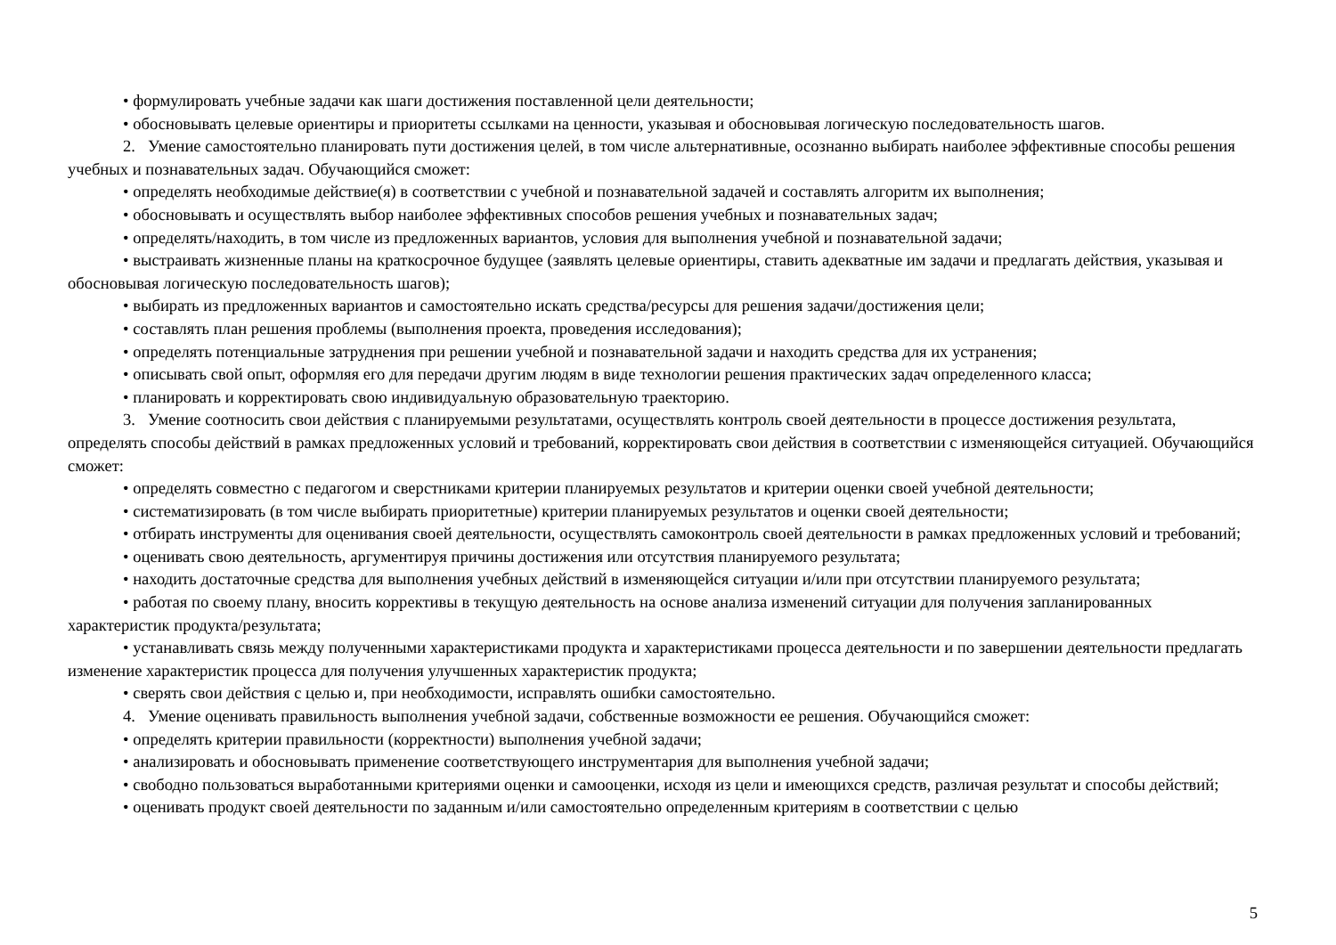• формулировать учебные задачи как шаги достижения поставленной цели деятельности;
• обосновывать целевые ориентиры и приоритеты ссылками на ценности, указывая и обосновывая логическую последовательность шагов.
2. Умение самостоятельно планировать пути достижения целей, в том числе альтернативные, осознанно выбирать наиболее эффективные способы решения учебных и познавательных задач. Обучающийся сможет:
• определять необходимые действие(я) в соответствии с учебной и познавательной задачей и составлять алгоритм их выполнения;
• обосновывать и осуществлять выбор наиболее эффективных способов решения учебных и познавательных задач;
• определять/находить, в том числе из предложенных вариантов, условия для выполнения учебной и познавательной задачи;
• выстраивать жизненные планы на краткосрочное будущее (заявлять целевые ориентиры, ставить адекватные им задачи и предлагать действия, указывая и обосновывая логическую последовательность шагов);
• выбирать из предложенных вариантов и самостоятельно искать средства/ресурсы для решения задачи/достижения цели;
• составлять план решения проблемы (выполнения проекта, проведения исследования);
• определять потенциальные затруднения при решении учебной и познавательной задачи и находить средства для их устранения;
• описывать свой опыт, оформляя его для передачи другим людям в виде технологии решения практических задач определенного класса;
• планировать и корректировать свою индивидуальную образовательную траекторию.
3. Умение соотносить свои действия с планируемыми результатами, осуществлять контроль своей деятельности в процессе достижения результата, определять способы действий в рамках предложенных условий и требований, корректировать свои действия в соответствии с изменяющейся ситуацией. Обучающийся сможет:
• определять совместно с педагогом и сверстниками критерии планируемых результатов и критерии оценки своей учебной деятельности;
• систематизировать (в том числе выбирать приоритетные) критерии планируемых результатов и оценки своей деятельности;
• отбирать инструменты для оценивания своей деятельности, осуществлять самоконтроль своей деятельности в рамках предложенных условий и требований;
• оценивать свою деятельность, аргументируя причины достижения или отсутствия планируемого результата;
• находить достаточные средства для выполнения учебных действий в изменяющейся ситуации и/или при отсутствии планируемого результата;
• работая по своему плану, вносить коррективы в текущую деятельность на основе анализа изменений ситуации для получения запланированных характеристик продукта/результата;
• устанавливать связь между полученными характеристиками продукта и характеристиками процесса деятельности и по завершении деятельности предлагать изменение характеристик процесса для получения улучшенных характеристик продукта;
• сверять свои действия с целью и, при необходимости, исправлять ошибки самостоятельно.
4. Умение оценивать правильность выполнения учебной задачи, собственные возможности ее решения. Обучающийся сможет:
• определять критерии правильности (корректности) выполнения учебной задачи;
• анализировать и обосновывать применение соответствующего инструментария для выполнения учебной задачи;
• свободно пользоваться выработанными критериями оценки и самооценки, исходя из цели и имеющихся средств, различая результат и способы действий;
• оценивать продукт своей деятельности по заданным и/или самостоятельно определенным критериям в соответствии с целью
5